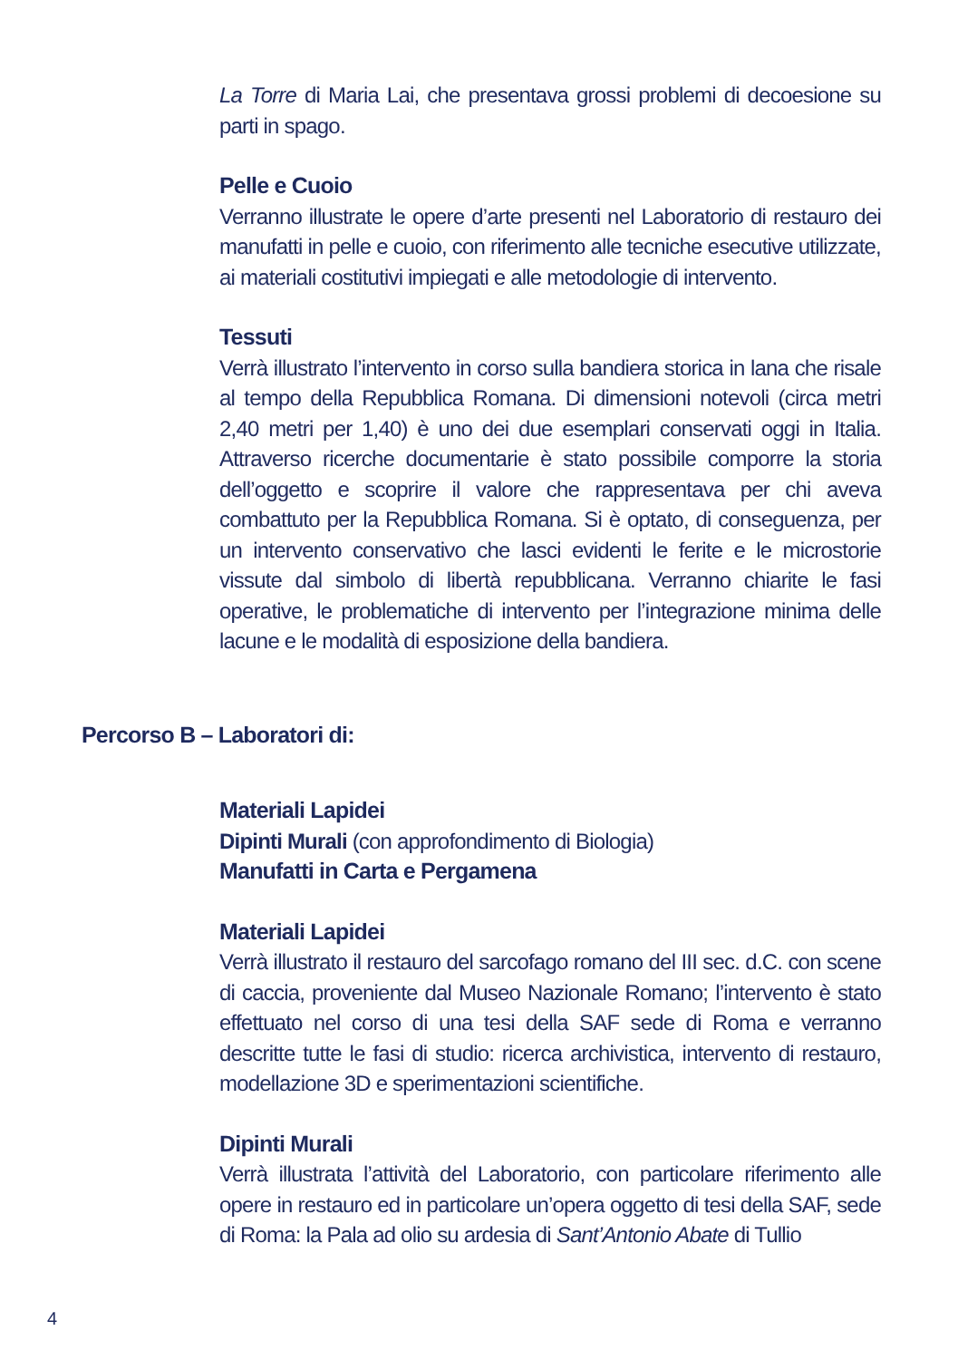La Torre di Maria Lai, che presentava grossi problemi di decoesione su parti in spago.
Pelle e Cuoio
Verranno illustrate le opere d’arte presenti nel Laboratorio di restauro dei manufatti in pelle e cuoio, con riferimento alle tecniche esecutive utilizzate, ai materiali costitutivi impiegati e alle metodologie di intervento.
Tessuti
Verrà illustrato l’intervento in corso sulla bandiera storica in lana che risale al tempo della Repubblica Romana. Di dimensioni notevoli (circa metri 2,40 metri per 1,40) è uno dei due esemplari conservati oggi in Italia. Attraverso ricerche documentarie è stato possibile comporre la storia dell’oggetto e scoprire il valore che rappresentava per chi aveva combattuto per la Repubblica Romana. Si è optato, di conseguenza, per un intervento conservativo che lasci evidenti le ferite e le microstorie vissute dal simbolo di libertà repubblicana. Verranno chiarite le fasi operative, le problematiche di intervento per l’integrazione minima delle lacune e le modalità di esposizione della bandiera.
Percorso B – Laboratori di:
Materiali Lapidei
Dipinti Murali (con approfondimento di Biologia)
Manufatti in Carta e Pergamena
Materiali Lapidei
Verrà illustrato il restauro del sarcofago romano del III sec. d.C. con scene di caccia, proveniente dal Museo Nazionale Romano; l’intervento è stato effettuato nel corso di una tesi della SAF sede di Roma e verranno descritte tutte le fasi di studio: ricerca archivistica, intervento di restauro, modellazione 3D e sperimentazioni scientifiche.
Dipinti Murali
Verrà illustrata l’attività del Laboratorio, con particolare riferimento alle opere in restauro ed in particolare un’opera oggetto di tesi della SAF, sede di Roma: la Pala ad olio su ardesia di Sant’Antonio Abate di Tullio
4